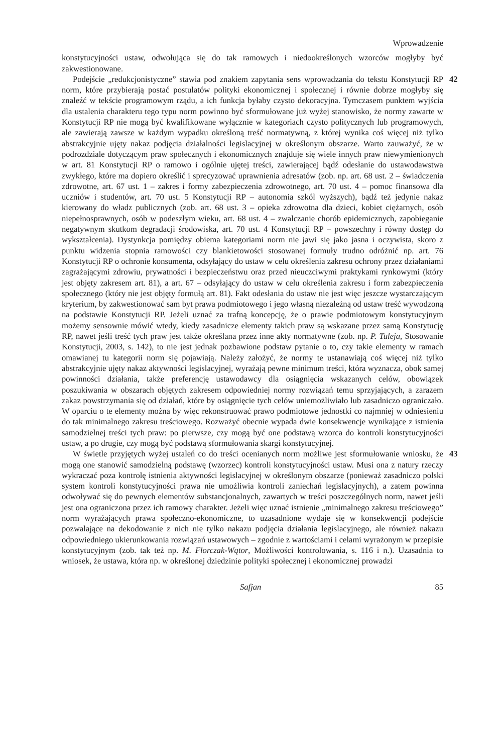Wprowadzenie
konstytucyjności ustaw, odwołująca się do tak ramowych i niedookreślonych wzorców mogłyby być zakwestionowane.
Podejście „redukcjonistyczne” stawia pod znakiem zapytania sens wprowadzania do tekstu Konstytucji RP norm, które przybierają postać postulatów polityki ekonomicznej i społecznej i równie dobrze mogłyby się znaleźć w tekście programowym rządu, a ich funkcja byłaby czysto dekoracyjna. Tymczasem punktem wyjścia dla ustalenia charakteru tego typu norm powinno być sformułowane już wyżej stanowisko, że normy zawarte w Konstytucji RP nie mogą być kwalifikowane wyłącznie w kategoriach czysto politycznych lub programowych, ale zawierają zawsze w każdym wypadku określoną treść normatywną, z której wynika coś więcej niż tylko abstrakcyjnie ujęty nakaz podjęcia działalności legislacyjnej w określonym obszarze. Warto zauważyć, że w podrozdziale dotyczącym praw społecznych i ekonomicznych znajduje się wiele innych praw niewymienionych w art. 81 Konstytucji RP o ramowo i ogólnie ujętej treści, zawierającej bądź odesłanie do ustawodawstwa zwykłego, które ma dopiero określić i sprecyzować uprawnienia adresatów (zob. np. art. 68 ust. 2 – świadczenia zdrowotne, art. 67 ust. 1 – zakres i formy zabezpieczenia zdrowotnego, art. 70 ust. 4 – pomoc finansowa dla uczniów i studentów, art. 70 ust. 5 Konstytucji RP – autonomia szkól wyższych), bądź też jedynie nakaz kierowany do władz publicznych (zob. art. 68 ust. 3 – opieka zdrowotna dla dzieci, kobiet ciężarnych, osób niepełnosprawnych, osób w podeszłym wieku, art. 68 ust. 4 – zwalczanie chorób epidemicznych, zapobieganie negatywnym skutkom degradacji środowiska, art. 70 ust. 4 Konstytucji RP – powszechny i równy dostęp do wykształcenia). Dystynkcja pomiędzy obiema kategoriami norm nie jawi się jako jasna i oczywista, skoro z punktu widzenia stopnia ramowości czy blankietowości stosowanej formuły trudno odróżnić np. art. 76 Konstytucji RP o ochronie konsumenta, odsyłający do ustaw w celu określenia zakresu ochrony przez działaniami zagrażającymi zdrowiu, prywatności i bezpieczeństwu oraz przed nieuczciwymi praktykami rynkowymi (który jest objęty zakresem art. 81), a art. 67 – odsyłający do ustaw w celu określenia zakresu i form zabezpieczenia społecznego (który nie jest objęty formułą art. 81). Fakt odesłania do ustaw nie jest więc jeszcze wystarczającym kryterium, by zakwestionować sam byt prawa podmiotowego i jego własną niezależną od ustaw treść wywodzoną na podstawie Konstytucji RP. Jeżeli uznać za trafną koncepcję, że o prawie podmiotowym konstytucyjnym możemy sensownie mówić wtedy, kiedy zasadnicze elementy takich praw są wskazane przez samą Konstytucję RP, nawet jeśli treść tych praw jest także określana przez inne akty normatywne (zob. np. P. Tuleja, Stosowanie Konstytucji, 2003, s. 142), to nie jest jednak pozbawione podstaw pytanie o to, czy takie elementy w ramach omawianej tu kategorii norm się pojawiają. Należy założyć, że normy te ustanawiają coś więcej niż tylko abstrakcyjnie ujęty nakaz aktywności legislacyjnej, wyrażają pewne minimum treści, która wyznacza, obok samej powinności działania, także preferencję ustawodawcy dla osiągnięcia wskazanych celów, obowiązek poszukiwania w obszarach objętych zakresem odpowiedniej normy rozwiązań temu sprzyjających, a zarazem zakaz powstrzymania się od działań, które by osiągnięcie tych celów uniemożliwiało lub zasadniczo ograniczało. W oparciu o te elementy można by więc rekonstruować prawo podmiotowe jednostki co najmniej w odniesieniu do tak minimalnego zakresu treściowego. Rozważyć obecnie wypada dwie konsekwencje wynikające z istnienia samodzielnej treści tych praw: po pierwsze, czy mogą być one podstawą wzorca do kontroli konstytucyjności ustaw, a po drugie, czy mogą być podstawą sformułowania skargi konstytucyjnej.
42
W świetle przyjętych wyżej ustaleń co do treści ocenianych norm możliwe jest sformułowanie wniosku, że mogą one stanowić samodzielną podstawę (wzorzec) kontroli konstytucyjności ustaw. Musi ona z natury rzeczy wykraczać poza kontrolę istnienia aktywności legislacyjnej w określonym obszarze (ponieważ zasadniczo polski system kontroli konstytucyjności prawa nie umożliwia kontroli zaniechań legislacyjnych), a zatem powinna odwoływać się do pewnych elementów substancjonalnych, zawartych w treści poszczególnych norm, nawet jeśli jest ona ograniczona przez ich ramowy charakter. Jeżeli więc uznać istnienie „minimalnego zakresu treściowego” norm wyrażających prawa społeczno-ekonomiczne, to uzasadnione wydaje się w konsekwencji podejście pozwalające na dekodowanie z nich nie tylko nakazu podjęcia działania legislacyjnego, ale również nakazu odpowiedniego ukierunkowania rozwiązań ustawowych – zgodnie z wartościami i celami wyrażonym w przepisie konstytucyjnym (zob. tak też np. M. Florczak-Wątor, Możliwości kontrolowania, s. 116 i n.). Uzasadnia to wniosek, że ustawa, która np. w określonej dziedzinie polityki społecznej i ekonomicznej prowadzi
43
Safjan 85